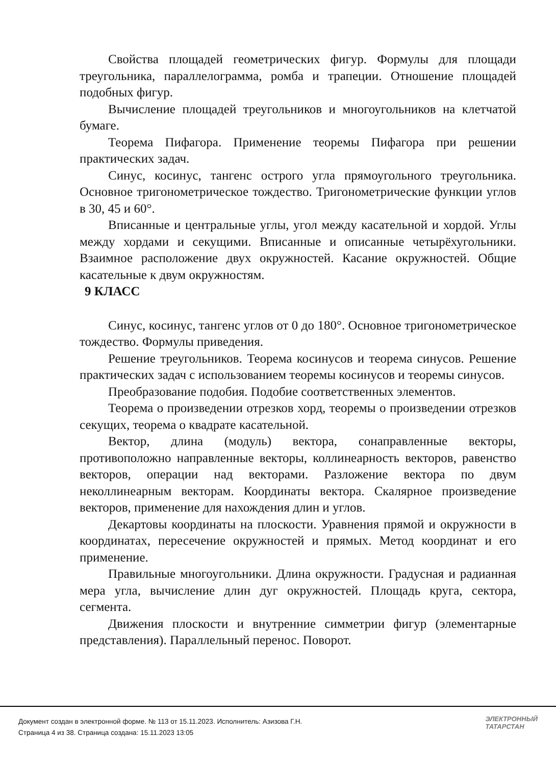Свойства площадей геометрических фигур. Формулы для площади треугольника, параллелограмма, ромба и трапеции. Отношение площадей подобных фигур.
Вычисление площадей треугольников и многоугольников на клетчатой бумаге.
Теорема Пифагора. Применение теоремы Пифагора при решении практических задач.
Синус, косинус, тангенс острого угла прямоугольного треугольника. Основное тригонометрическое тождество. Тригонометрические функции углов в 30, 45 и 60°.
Вписанные и центральные углы, угол между касательной и хордой. Углы между хордами и секущими. Вписанные и описанные четырёхугольники. Взаимное расположение двух окружностей. Касание окружностей. Общие касательные к двум окружностям.
9 КЛАСС
Синус, косинус, тангенс углов от 0 до 180°. Основное тригонометрическое тождество. Формулы приведения.
Решение треугольников. Теорема косинусов и теорема синусов. Решение практических задач с использованием теоремы косинусов и теоремы синусов.
Преобразование подобия. Подобие соответственных элементов.
Теорема о произведении отрезков хорд, теоремы о произведении отрезков секущих, теорема о квадрате касательной.
Вектор, длина (модуль) вектора, сонаправленные векторы, противоположно направленные векторы, коллинеарность векторов, равенство векторов, операции над векторами. Разложение вектора по двум неколлинеарным векторам. Координаты вектора. Скалярное произведение векторов, применение для нахождения длин и углов.
Декартовы координаты на плоскости. Уравнения прямой и окружности в координатах, пересечение окружностей и прямых. Метод координат и его применение.
Правильные многоугольники. Длина окружности. Градусная и радианная мера угла, вычисление длин дуг окружностей. Площадь круга, сектора, сегмента.
Движения плоскости и внутренние симметрии фигур (элементарные представления). Параллельный перенос. Поворот.
Документ создан в электронной форме. № 113 от 15.11.2023. Исполнитель: Азизова Г.Н.
Страница 4 из 38. Страница создана: 15.11.2023 13:05
ЭЛЕКТРОННЫЙ
ТАТАРСТАН